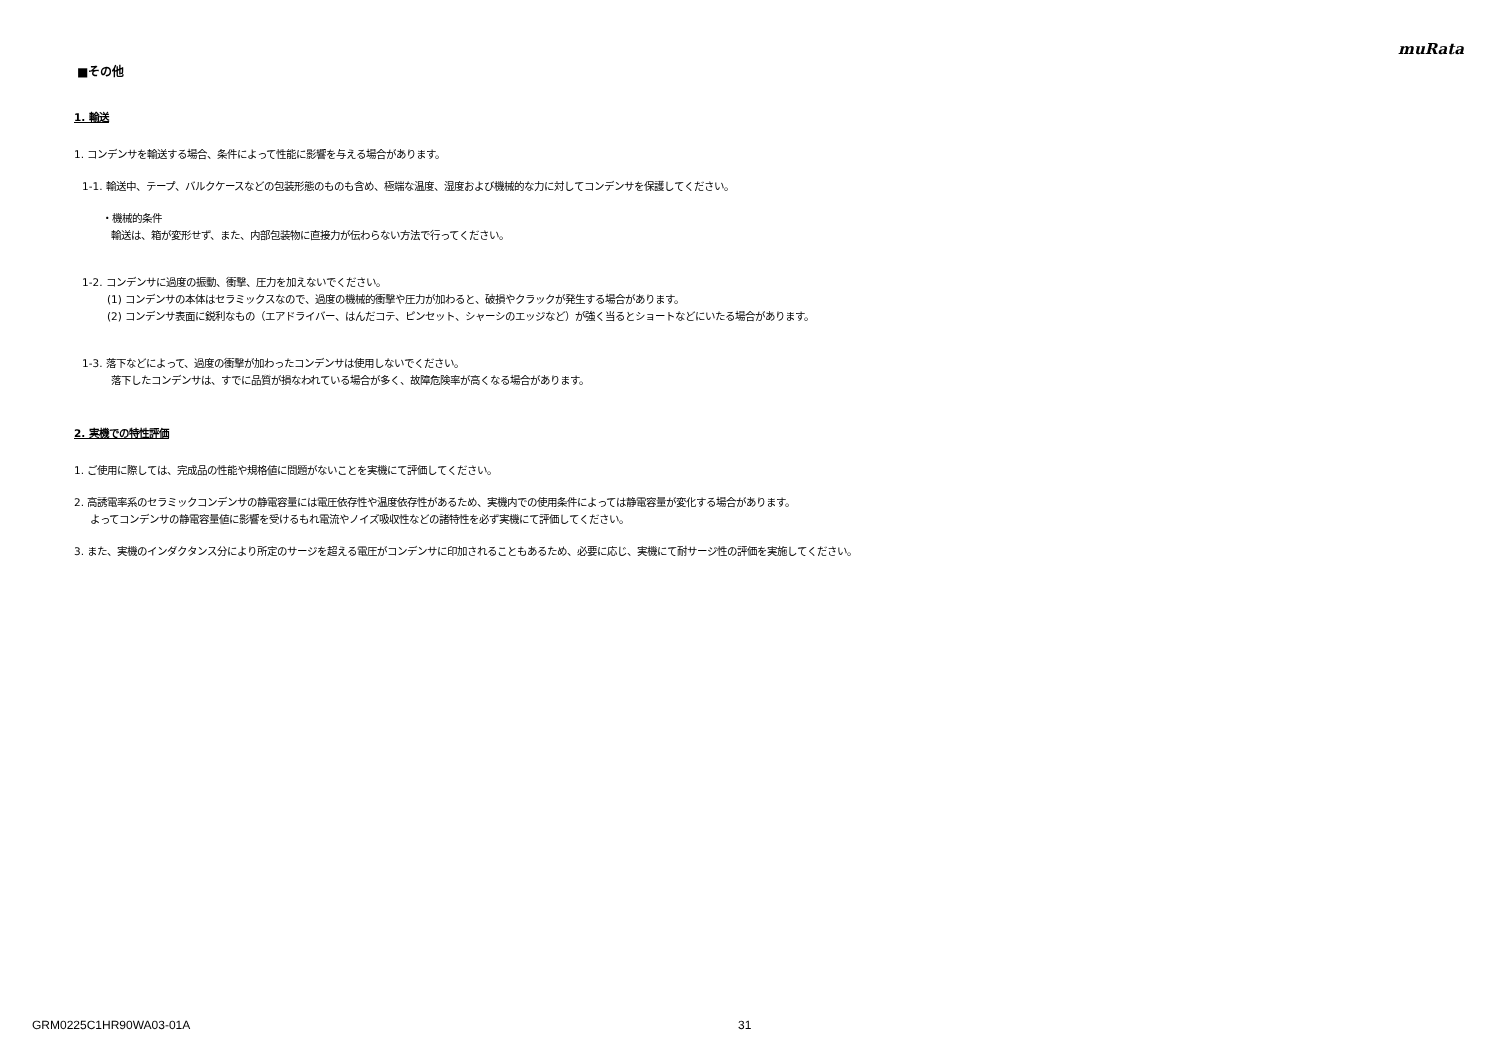muRata
■その他
1. 輸送
1. コンデンサを輸送する場合、条件によって性能に影響を与える場合があります。
1-1. 輸送中、テープ、バルクケースなどの包装形態のものも含め、極端な温度、湿度および機械的な力に対してコンデンサを保護してください。
・機械的条件
輸送は、箱が変形せず、また、内部包装物に直接力が伝わらない方法で行ってください。
1-2. コンデンサに過度の振動、衝撃、圧力を加えないでください。
(1) コンデンサの本体はセラミックスなので、過度の機械的衝撃や圧力が加わると、破損やクラックが発生する場合があります。
(2) コンデンサ表面に鋭利なもの（エアドライバー、はんだコテ、ピンセット、シャーシのエッジなど）が強く当るとショートなどにいたる場合があります。
1-3. 落下などによって、過度の衝撃が加わったコンデンサは使用しないでください。
落下したコンデンサは、すでに品質が損なわれている場合が多く、故障危険率が高くなる場合があります。
2. 実機での特性評価
1. ご使用に際しては、完成品の性能や規格値に問題がないことを実機にて評価してください。
2. 高誘電率系のセラミックコンデンサの静電容量には電圧依存性や温度依存性があるため、実機内での使用条件によっては静電容量が変化する場合があります。
よってコンデンサの静電容量値に影響を受けるもれ電流やノイズ吸収性などの諸特性を必ず実機にて評価してください。
3. また、実機のインダクタンス分により所定のサージを超える電圧がコンデンサに印加されることもあるため、必要に応じ、実機にて耐サージ性の評価を実施してください。
GRM0225C1HR90WA03-01A 31